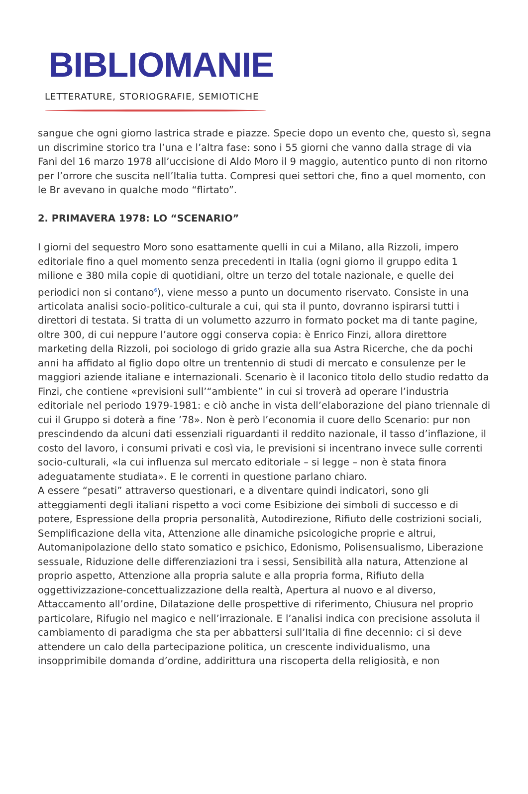BIBLIOMANIE
LETTERATURE, STORIOGRAFIE, SEMIOTICHE
sangue che ogni giorno lastrica strade e piazze. Specie dopo un evento che, questo sì, segna un discrimine storico tra l’una e l’altra fase: sono i 55 giorni che vanno dalla strage di via Fani del 16 marzo 1978 all’uccisione di Aldo Moro il 9 maggio, autentico punto di non ritorno per l’orrore che suscita nell’Italia tutta. Compresi quei settori che, fino a quel momento, con le Br avevano in qualche modo “flirtato”.
2. PRIMAVERA 1978: LO “SCENARIO”
I giorni del sequestro Moro sono esattamente quelli in cui a Milano, alla Rizzoli, impero editoriale fino a quel momento senza precedenti in Italia (ogni giorno il gruppo edita 1 milione e 380 mila copie di quotidiani, oltre un terzo del totale nazionale, e quelle dei periodici non si contano<sup>6</sup>), viene messo a punto un documento riservato. Consiste in una articolata analisi socio-politico-culturale a cui, qui sta il punto, dovranno ispirarsi tutti i direttori di testata. Si tratta di un volumetto azzurro in formato pocket ma di tante pagine, oltre 300, di cui neppure l’autore oggi conserva copia: è Enrico Finzi, allora direttore marketing della Rizzoli, poi sociologo di grido grazie alla sua Astra Ricerche, che da pochi anni ha affidato al figlio dopo oltre un trentennio di studi di mercato e consulenze per le maggiori aziende italiane e internazionali. Scenario è il laconico titolo dello studio redatto da Finzi, che contiene «previsioni sull’“ambiente” in cui si troverà ad operare l’industria editoriale nel periodo 1979-1981: e ciò anche in vista dell’elaborazione del piano triennale di cui il Gruppo si doterà a fine ’78». Non è però l’economia il cuore dello Scenario: pur non prescindendo da alcuni dati essenziali riguardanti il reddito nazionale, il tasso d’inflazione, il costo del lavoro, i consumi privati e così via, le previsioni si incentrano invece sulle correnti socio-culturali, «la cui influenza sul mercato editoriale – si legge – non è stata finora adeguatamente studiata». E le correnti in questione parlano chiaro.
A essere “pesati” attraverso questionari, e a diventare quindi indicatori, sono gli atteggiamenti degli italiani rispetto a voci come Esibizione dei simboli di successo e di potere, Espressione della propria personalità, Autodirezione, Rifiuto delle costrizioni sociali, Semplificazione della vita, Attenzione alle dinamiche psicologiche proprie e altrui, Automanipolazione dello stato somatico e psichico, Edonismo, Polisensualismo, Liberazione sessuale, Riduzione delle differenziazioni tra i sessi, Sensibilità alla natura, Attenzione al proprio aspetto, Attenzione alla propria salute e alla propria forma, Rifiuto della oggettivizzazione-concettualizzazione della realtà, Apertura al nuovo e al diverso, Attaccamento all’ordine, Dilatazione delle prospettive di riferimento, Chiusura nel proprio particolare, Rifugio nel magico e nell’irrazionale. E l’analisi indica con precisione assoluta il cambiamento di paradigma che sta per abbattersi sull’Italia di fine decennio: ci si deve attendere un calo della partecipazione politica, un crescente individualismo, una insopprimibile domanda d’ordine, addirittura una riscoperta della religiosità, e non